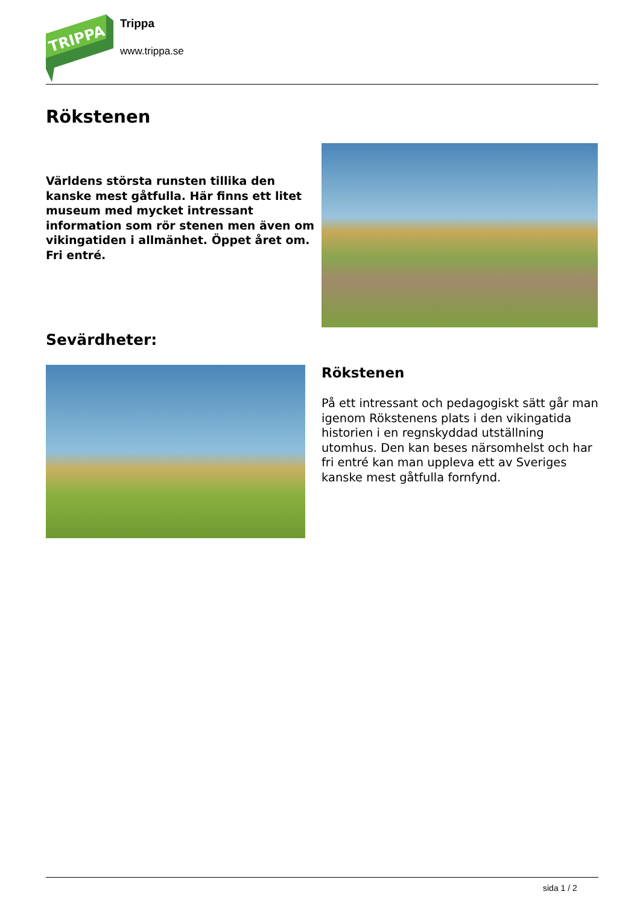TRIPPA
Trippa
www.trippa.se
Rökstenen
Världens största runsten tillika den kanske mest gåtfulla. Här finns ett litet museum med mycket intressant information som rör stenen men även om vikingatiden i allmänhet. Öppet året om. Fri entré.
Sevärdheter:
Rökstenen
På ett intressant och pedagogiskt sätt går man igenom Rökstenens plats i den vikingatida historien i en regnskyddad utställning utomhus. Den kan beses närsomhelst och har fri entré kan man uppleva ett av Sveriges kanske mest gåtfulla fornfynd.
sida 1 / 2